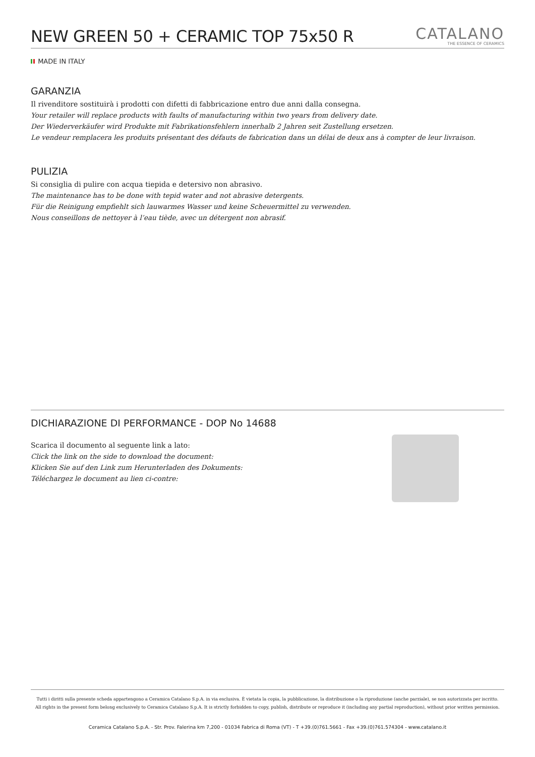NEW GREEN 50 + CERAMIC TOP 75x50 R
CATALANO
THE ESSENCE OF CERAMICS
MADE IN ITALY
GARANZIA
Il rivenditore sostituirà i prodotti con difetti di fabbricazione entro due anni dalla consegna.
Your retailer will replace products with faults of manufacturing within two years from delivery date.
Der Wiederverkäufer wird Produkte mit Fabrikationsfehlern innerhalb 2 Jahren seit Zustellung ersetzen.
Le vendeur remplacera les produits présentant des défauts de fabrication dans un délai de deux ans à compter de leur livraison.
PULIZIA
Si consiglia di pulire con acqua tiepida e detersivo non abrasivo.
The maintenance has to be done with tepid water and not abrasive detergents.
Für die Reinigung empfiehlt sich lauwarmes Wasser und keine Scheuermittel zu verwenden.
Nous conseillons de nettoyer à l’eau tiède, avec un détergent non abrasif.
DICHIARAZIONE DI PERFORMANCE - DOP No 14688
Scarica il documento al seguente link a lato:
Click the link on the side to download the document:
Klicken Sie auf den Link zum Herunterladen des Dokuments:
Téléchargez le document au lien ci-contre:
Tutti i diritti sulla presente scheda appartengono a Ceramica Catalano S.p.A. in via esclusiva. È vietata la copia, la pubblicazione, la distribuzione o la riproduzione (anche parziale), se non autorizzata per iscritto.
All rights in the present form belong exclusively to Ceramica Catalano S.p.A. It is strictly forbidden to copy, publish, distribute or reproduce it (including any partial reproduction), without prior written permission.
Ceramica Catalano S.p.A. - Str. Prov. Falerina km 7,200 - 01034 Fabrica di Roma (VT) - T +39.(0)761.5661 - Fax +39.(0)761.574304 - www.catalano.it